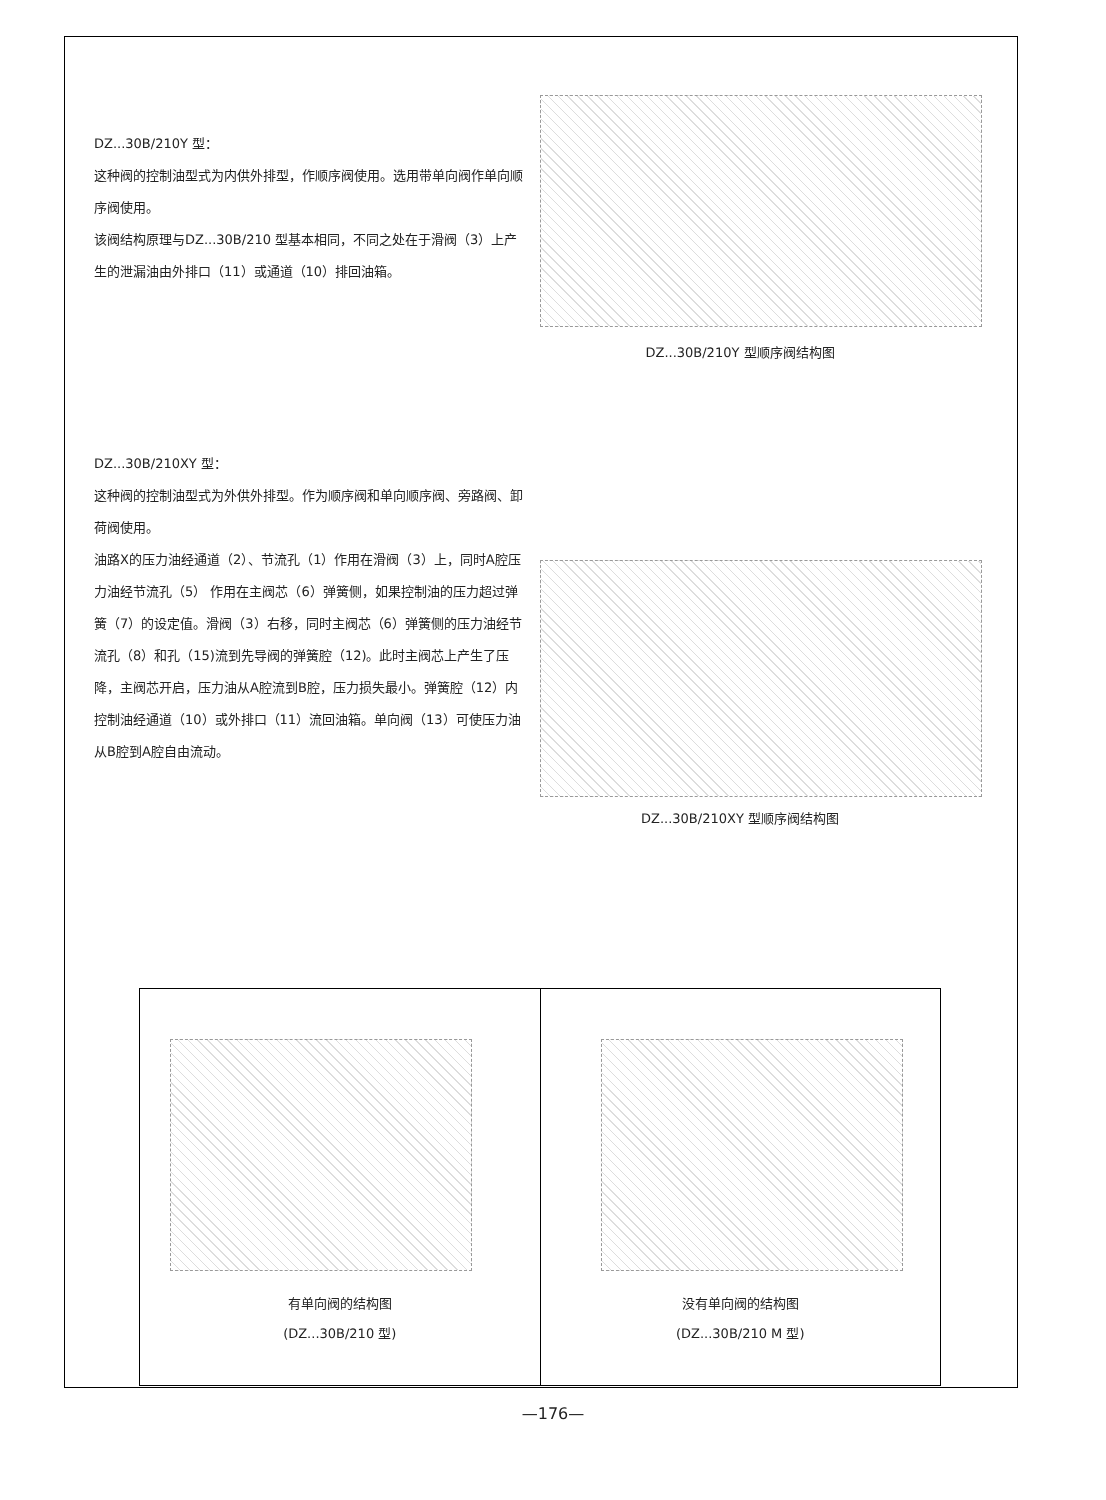DZ...30B/210Y 型：
这种阀的控制油型式为内供外排型，作顺序阀使用。选用带单向阀作单向顺序阀使用。
该阀结构原理与DZ...30B/210 型基本相同，不同之处在于滑阀（3）上产生的泄漏油由外排口（11）或通道（10）排回油箱。
DZ...30B/210Y 型顺序阀结构图
DZ...30B/210XY 型：
这种阀的控制油型式为外供外排型。作为顺序阀和单向顺序阀、旁路阀、卸荷阀使用。
油路X的压力油经通道（2）、节流孔（1）作用在滑阀（3）上，同时A腔压力油经节流孔（5） 作用在主阀芯（6）弹簧侧，如果控制油的压力超过弹簧（7）的设定值。滑阀（3）右移，同时主阀芯（6）弹簧侧的压力油经节流孔（8）和孔（15)流到先导阀的弹簧腔（12)。此时主阀芯上产生了压降，主阀芯开启，压力油从A腔流到B腔，压力损失最小。弹簧腔（12）内控制油经通道（10）或外排口（11）流回油箱。单向阀（13）可使压力油从B腔到A腔自由流动。
DZ...30B/210XY 型顺序阀结构图
有单向阀的结构图
(DZ...30B/210 型)
没有单向阀的结构图
(DZ...30B/210 M 型)
—176—